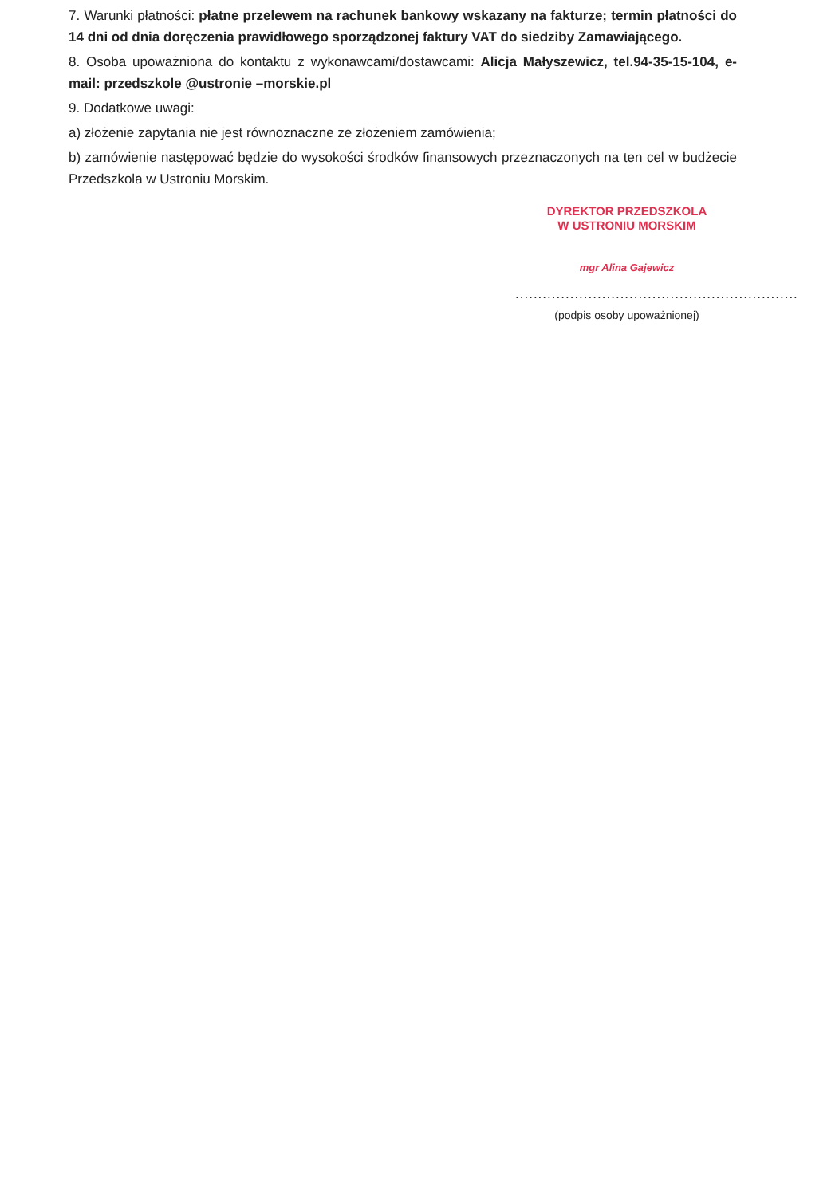7. Warunki płatności: płatne przelewem na rachunek bankowy wskazany na fakturze; termin płatności do 14 dni od dnia doręczenia prawidłowego sporządzonej faktury VAT do siedziby Zamawiającego.
8. Osoba upoważniona do kontaktu z wykonawcami/dostawcami: Alicja Małyszewicz, tel.94-35-15-104, e-mail: przedszkole @ustronie –morskie.pl
9. Dodatkowe uwagi:
a) złożenie zapytania nie jest równoznaczne ze złożeniem zamówienia;
b) zamówienie następować będzie do wysokości środków finansowych przeznaczonych na ten cel w budżecie Przedszkola w Ustroniu Morskim.
DYREKTOR PRZEDSZKOLA
W USTRONIU MORSKIM
mgr Alina Gajewicz
..............................................................
(podpis osoby upoważnionej)